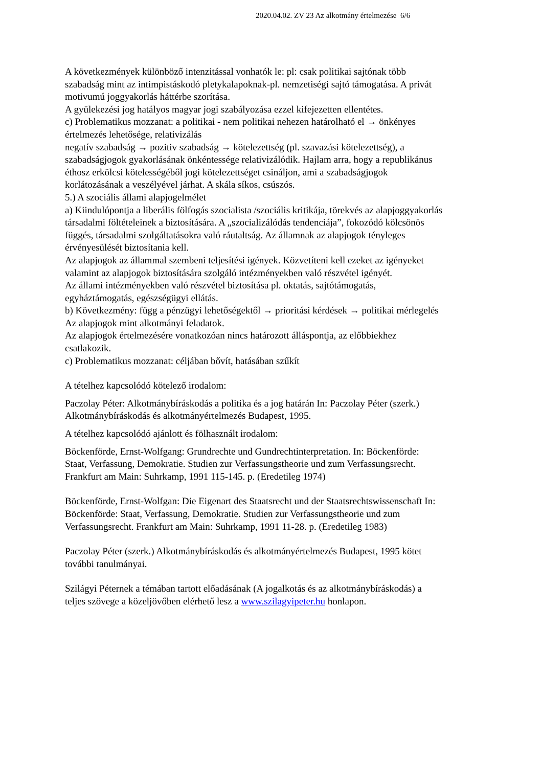2020.04.02. ZV 23 Az alkotmány értelmezése 6/6
A következmények különböző intenzitással vonhatók le: pl: csak politikai sajtónak több szabadság mint az intimpistáskodó pletykalapoknak-pl. nemzetiségi sajtó támogatása. A privát motivumú joggyakorlás háttérbe szorítása.
A gyülekezési jog hatályos magyar jogi szabályozása ezzel kifejezetten ellentétes.
c) Problematikus mozzanat: a politikai - nem politikai nehezen határolható el → önkényes értelmezés lehetősége, relativizálás
negatív szabadság → pozitiv szabadság → kötelezettség (pl. szavazási kötelezettség), a szabadságjogok gyakorlásának önkéntessége relativizálódik. Hajlam arra, hogy a republikánus éthosz erkölcsi kötelességéből jogi kötelezettséget csináljon, ami a szabadságjogok korlátozásának a veszélyével járhat. A skála síkos, csúszós.
5.) A szociális állami alapjogelmélet
a) Kiindulópontja a liberális fölfogás szocialista /szociális kritikája, törekvés az alapjoggyakorlás társadalmi föltételeinek a biztosítására. A „szocializálódás tendenciája”, fokozódó kölcsönös függés, társadalmi szolgáltatásokra való ráutaltság. Az államnak az alapjogok tényleges érvényesülését biztosítania kell.
Az alapjogok az állammal szembeni teljesítési igények. Közvetíteni kell ezeket az igényeket valamint az alapjogok biztosítására szolgáló intézményekben való részvétel igényét.
Az állami intézményekben való részvétel biztosítása pl. oktatás, sajtótámogatás, egyháztámogatás, egészségügyi ellátás.
b) Következmény: függ a pénzügyi lehetőségektől → prioritási kérdések → politikai mérlegelés
Az alapjogok mint alkotmányi feladatok.
Az alapjogok értelmezésére vonatkozóan nincs határozott álláspontja, az előbbiekhez csatlakozik.
c) Problematikus mozzanat: céljában bővít, hatásában szűkít
A tételhez kapcsolódó kötelező irodalom:
Paczolay Péter: Alkotmánybíráskodás a politika és a jog határán In: Paczolay Péter (szerk.) Alkotmánybíráskodás és alkotmányértelmezés Budapest, 1995.
A tételhez kapcsolódó ajánlott és fölhasznált irodalom:
Böckenförde, Ernst-Wolfgang: Grundrechte und Gundrechtinterpretation. In: Böckenförde: Staat, Verfassung, Demokratie. Studien zur Verfassungstheorie und zum Verfassungsrecht. Frankfurt am Main: Suhrkamp, 1991 115-145. p. (Eredetileg 1974)
Böckenförde, Ernst-Wolfgan: Die Eigenart des Staatsrecht und der Staatsrechtswissenschaft In: Böckenförde: Staat, Verfassung, Demokratie. Studien zur Verfassungstheorie und zum Verfassungsrecht. Frankfurt am Main: Suhrkamp, 1991 11-28. p. (Eredetileg 1983)
Paczolay Péter (szerk.) Alkotmánybíráskodás és alkotmányértelmezés Budapest, 1995 kötet további tanulmányai.
Szilágyi Péternek a témában tartott előadásának (A jogalkotás és az alkotmánybíráskodás) a teljes szövege a közeljövőben elérhető lesz a www.szilagyipeter.hu honlapon.